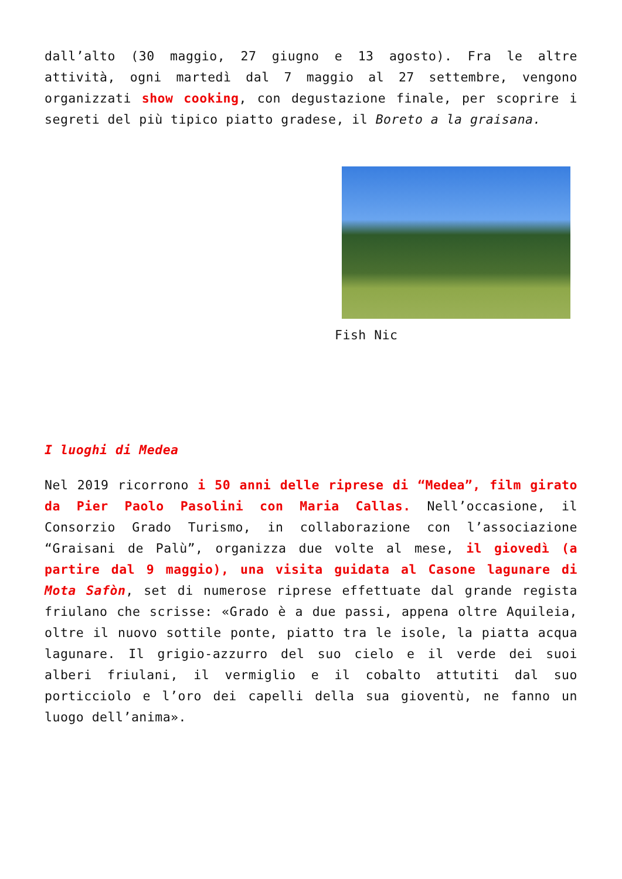dall’alto (30 maggio, 27 giugno e 13 agosto). Fra le altre attività, ogni martedì dal 7 maggio al 27 settembre, vengono organizzati show cooking, con degustazione finale, per scoprire i segreti del più tipico piatto gradese, il Boreto a la graisana.
Fish Nic
I luoghi di Medea
Nel 2019 ricorrono i 50 anni delle riprese di “Medea”, film girato da Pier Paolo Pasolini con Maria Callas. Nell’occasione, il Consorzio Grado Turismo, in collaborazione con l’associazione “Graisani de Palù”, organizza due volte al mese, il giovedì (a partire dal 9 maggio), una visita guidata al Casone lagunare di Mota Safòn, set di numerose riprese effettuate dal grande regista friulano che scrisse: «Grado è a due passi, appena oltre Aquileia, oltre il nuovo sottile ponte, piatto tra le isole, la piatta acqua lagunare. Il grigio-azzurro del suo cielo e il verde dei suoi alberi friulani, il vermiglio e il cobalto attutiti dal suo porticciolo e l’oro dei capelli della sua gioventù, ne fanno un luogo dell’anima».